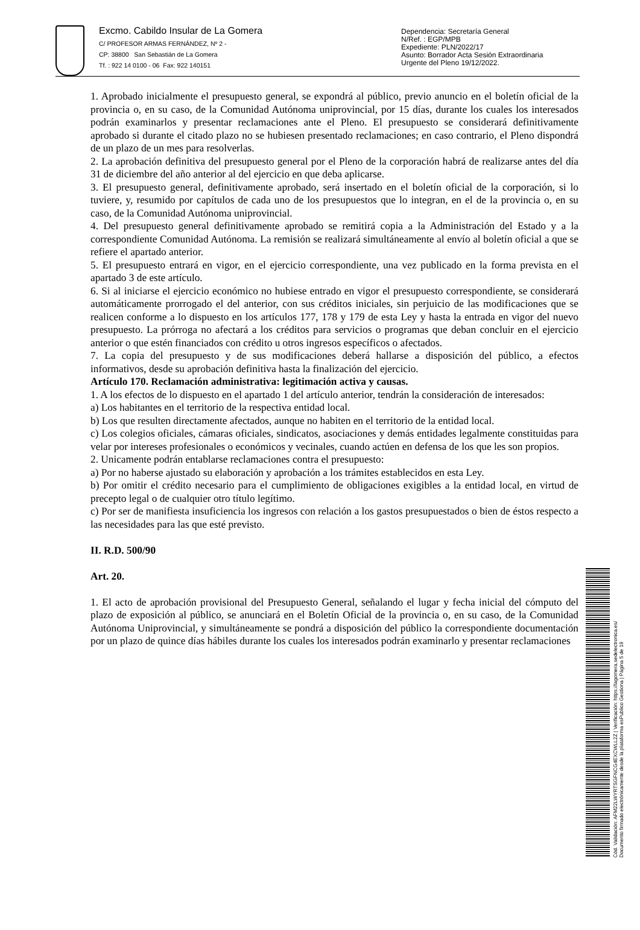Excmo. Cabildo Insular de La Gomera
C/ PROFESOR ARMAS FERNÁNDEZ, Nº 2 -
CP: 38800 San Sebastián de La Gomera
Tf. : 922 14 0100 - 06 Fax: 922 140151
Dependencia: Secretaría General
N/Ref. : EGP/MPB
Expediente: PLN/2022/17
Asunto: Borrador Acta Sesión Extraordinaria
Urgente del Pleno 19/12/2022.
1. Aprobado inicialmente el presupuesto general, se expondrá al público, previo anuncio en el boletín oficial de la provincia o, en su caso, de la Comunidad Autónoma uniprovincial, por 15 días, durante los cuales los interesados podrán examinarlos y presentar reclamaciones ante el Pleno. El presupuesto se considerará definitivamente aprobado si durante el citado plazo no se hubiesen presentado reclamaciones; en caso contrario, el Pleno dispondrá de un plazo de un mes para resolverlas.
2. La aprobación definitiva del presupuesto general por el Pleno de la corporación habrá de realizarse antes del día 31 de diciembre del año anterior al del ejercicio en que deba aplicarse.
3. El presupuesto general, definitivamente aprobado, será insertado en el boletín oficial de la corporación, si lo tuviere, y, resumido por capítulos de cada uno de los presupuestos que lo integran, en el de la provincia o, en su caso, de la Comunidad Autónoma uniprovincial.
4. Del presupuesto general definitivamente aprobado se remitirá copia a la Administración del Estado y a la correspondiente Comunidad Autónoma. La remisión se realizará simultáneamente al envío al boletín oficial a que se refiere el apartado anterior.
5. El presupuesto entrará en vigor, en el ejercicio correspondiente, una vez publicado en la forma prevista en el apartado 3 de este artículo.
6. Si al iniciarse el ejercicio económico no hubiese entrado en vigor el presupuesto correspondiente, se considerará automáticamente prorrogado el del anterior, con sus créditos iniciales, sin perjuicio de las modificaciones que se realicen conforme a lo dispuesto en los artículos 177, 178 y 179 de esta Ley y hasta la entrada en vigor del nuevo presupuesto. La prórroga no afectará a los créditos para servicios o programas que deban concluir en el ejercicio anterior o que estén financiados con crédito u otros ingresos específicos o afectados.
7. La copia del presupuesto y de sus modificaciones deberá hallarse a disposición del público, a efectos informativos, desde su aprobación definitiva hasta la finalización del ejercicio.
Artículo 170. Reclamación administrativa: legitimación activa y causas.
1. A los efectos de lo dispuesto en el apartado 1 del artículo anterior, tendrán la consideración de interesados:
a) Los habitantes en el territorio de la respectiva entidad local.
b) Los que resulten directamente afectados, aunque no habiten en el territorio de la entidad local.
c) Los colegios oficiales, cámaras oficiales, sindicatos, asociaciones y demás entidades legalmente constituidas para velar por intereses profesionales o económicos y vecinales, cuando actúen en defensa de los que les son propios.
2. Unicamente podrán entablarse reclamaciones contra el presupuesto:
a) Por no haberse ajustado su elaboración y aprobación a los trámites establecidos en esta Ley.
b) Por omitir el crédito necesario para el cumplimiento de obligaciones exigibles a la entidad local, en virtud de precepto legal o de cualquier otro título legítimo.
c) Por ser de manifiesta insuficiencia los ingresos con relación a los gastos presupuestados o bien de éstos respecto a las necesidades para las que esté previsto.
II. R.D. 500/90
Art. 20.
1. El acto de aprobación provisional del Presupuesto General, señalando el lugar y fecha inicial del cómputo del plazo de exposición al público, se anunciará en el Boletín Oficial de la provincia o, en su caso, de la Comunidad Autónoma Uniprovincial, y simultáneamente se pondrá a disposición del público la correspondiente documentación por un plazo de quince días hábiles durante los cuales los interesados podrán examinarlo y presentar reclamaciones
Cód. Validación: AFM22LWYRTSGFNCG4EXCWLL2Z | Verificación: https://lagomera.sedelectronica.es/
Documento firmado electrónicamente desde la plataforma esPublico Gestiona | Página 5 de 19